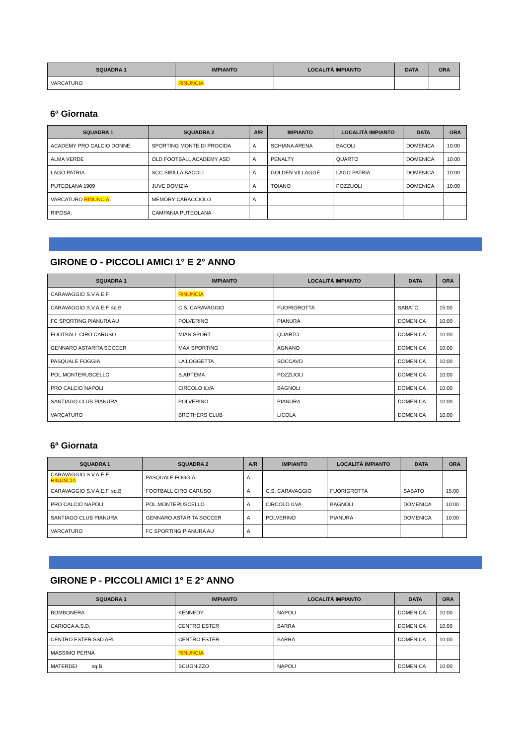| SQUADRA 1 | IMPIANTO | LOCALITÀ IMPIANTO | DATA | ORA |
| --- | --- | --- | --- | --- |
| VARCATURO | RINUNCIA | | | |
6ª Giornata
| SQUADRA 1 | SQUADRA 2 | A/R | IMPIANTO | LOCALITÀ IMPIANTO | DATA | ORA |
| --- | --- | --- | --- | --- | --- | --- |
| ACADEMY PRO CALCIO DONNE | SPORTING MONTE DI PROCIDA | A | SCHIANA ARENA | BACOLI | DOMENICA | 10:00 |
| ALMA VERDE | OLD FOOTBALL ACADEMY ASD | A | PENALTY | QUARTO | DOMENICA | 10:00 |
| LAGO PATRIA | SCC SIBILLA BACOLI | A | GOLDEN VILLAGGE | LAGO PATRIA | DOMENICA | 10:00 |
| PUTEOLANA 1909 | JUVE DOMIZIA | A | TOIANO | POZZUOLI | DOMENICA | 10:00 |
| VARCATURO RINUNCIA | MEMORY CARACCIOLO | A | | | | |
| RIPOSA: | CAMPANIA PUTEOLANA | | | | | |
GIRONE O - PICCOLI AMICI 1° E 2° ANNO
| SQUADRA 1 | IMPIANTO | LOCALITÀ IMPIANTO | DATA | ORA |
| --- | --- | --- | --- | --- |
| CARAVAGGIO S.V.A.E.F. | RINUNCIA | | | |
| CARAVAGGIO S.V.A.E.F. sq.B | C.S. CARAVAGGIO | FUORIGROTTA | SABATO | 15:00 |
| FC SPORTING PIANURA AU | POLVERINO | PIANURA | DOMENICA | 10:00 |
| FOOTBALL CIRO CARUSO | MIAN SPORT | QUARTO | DOMENICA | 10:00 |
| GENNARO ASTARITA SOCCER | MAX SPORTING | AGNANO | DOMENICA | 10:00 |
| PASQUALE FOGGIA | LA LOGGETTA | SOCCAVO | DOMENICA | 10:00 |
| POL.MONTERUSCELLO | S.ARTEMA | POZZUOLI | DOMENICA | 10:00 |
| PRO CALCIO NAPOLI | CIRCOLO ILVA | BAGNOLI | DOMENICA | 10:00 |
| SANTIAGO CLUB PIANURA | POLVERINO | PIANURA | DOMENICA | 10:00 |
| VARCATURO | BROTHERS CLUB | LICOLA | DOMENICA | 10:00 |
6ª Giornata
| SQUADRA 1 | SQUADRA 2 | A/R | IMPIANTO | LOCALITÀ IMPIANTO | DATA | ORA |
| --- | --- | --- | --- | --- | --- | --- |
| CARAVAGGIO S.V.A.E.F. RINUNCIA | PASQUALE FOGGIA | A | | | | |
| CARAVAGGIO S.V.A.E.F. sq.B | FOOTBALL CIRO CARUSO | A | C.S. CARAVAGGIO | FUORIGROTTA | SABATO | 15:00 |
| PRO CALCIO NAPOLI | POL.MONTERUSCELLO | A | CIRCOLO ILVA | BAGNOLI | DOMENICA | 10:00 |
| SANTIAGO CLUB PIANURA | GENNARO ASTARITA SOCCER | A | POLVERINO | PIANURA | DOMENICA | 10:00 |
| VARCATURO | FC SPORTING PIANURA AU | A | | | | |
GIRONE P - PICCOLI AMICI 1° E 2° ANNO
| SQUADRA 1 | IMPIANTO | LOCALITÀ IMPIANTO | DATA | ORA |
| --- | --- | --- | --- | --- |
| BOMBONERA | KENNEDY | NAPOLI | DOMENICA | 10:00 |
| CARIOCA A.S.D. | CENTRO ESTER | BARRA | DOMENICA | 10:00 |
| CENTRO ESTER SSD ARL | CENTRO ESTER | BARRA | DOMENICA | 10:00 |
| MASSIMO PERNA | RINUNCIA | | | |
| MATERDEI sq.B | SCUGNIZZO | NAPOLI | DOMENICA | 10:00 |